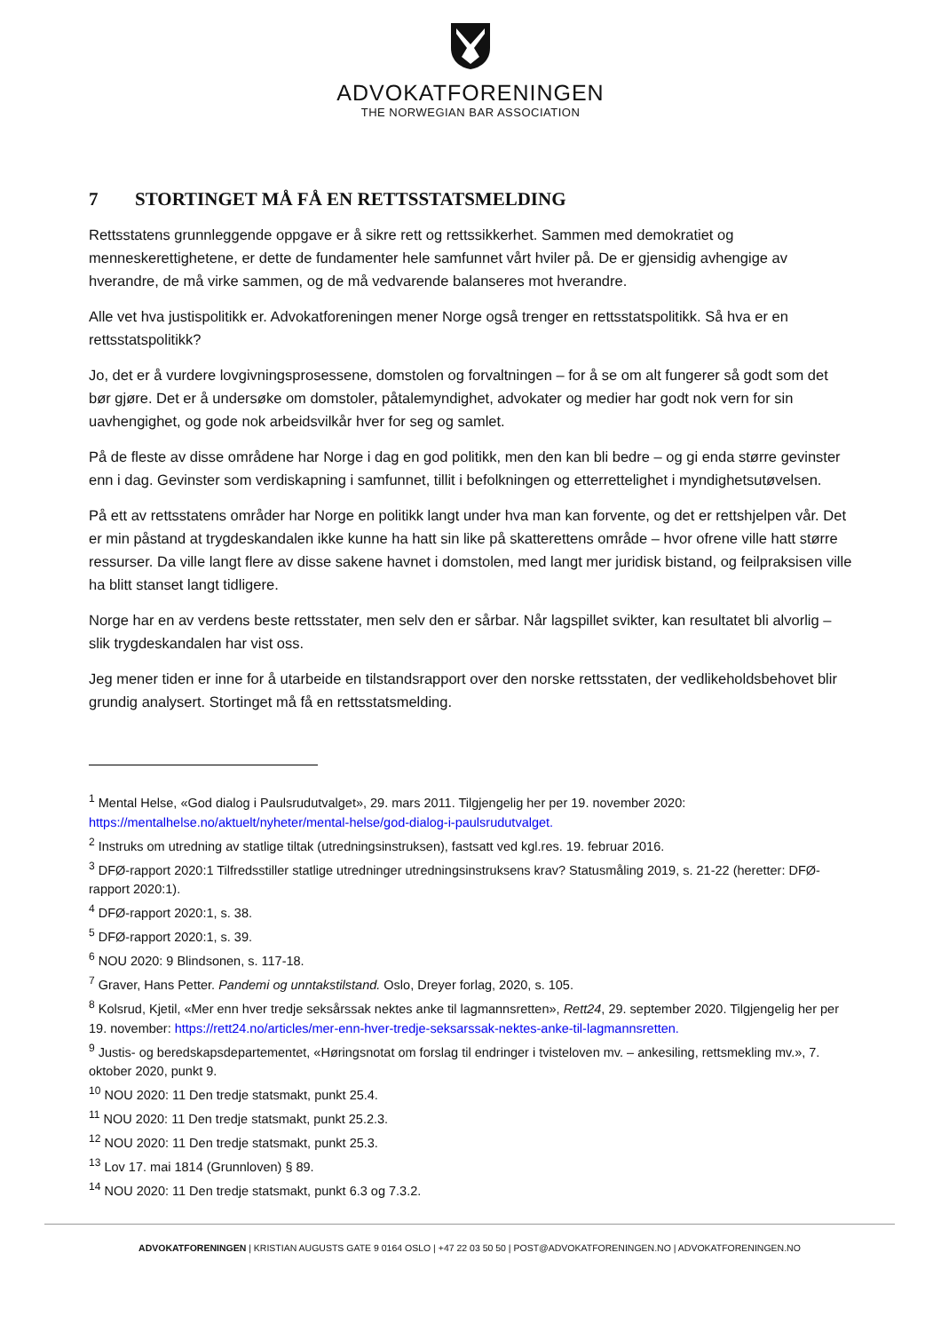ADVOKATFORENINGEN
THE NORWEGIAN BAR ASSOCIATION
7 STORTINGET MÅ FÅ EN RETTSSTATSMELDING
Rettsstatens grunnleggende oppgave er å sikre rett og rettssikkerhet. Sammen med demokratiet og menneskerettighetene, er dette de fundamenter hele samfunnet vårt hviler på. De er gjensidig avhengige av hverandre, de må virke sammen, og de må vedvarende balanseres mot hverandre.
Alle vet hva justispolitikk er. Advokatforeningen mener Norge også trenger en rettsstatspolitikk. Så hva er en rettsstatspolitikk?
Jo, det er å vurdere lovgivningsprosessene, domstolen og forvaltningen – for å se om alt fungerer så godt som det bør gjøre. Det er å undersøke om domstoler, påtalemyndighet, advokater og medier har godt nok vern for sin uavhengighet, og gode nok arbeidsvilkår hver for seg og samlet.
På de fleste av disse områdene har Norge i dag en god politikk, men den kan bli bedre – og gi enda større gevinster enn i dag. Gevinster som verdiskapning i samfunnet, tillit i befolkningen og etterrettelighet i myndighetsutøvelsen.
På ett av rettsstatens områder har Norge en politikk langt under hva man kan forvente, og det er rettshjelpen vår. Det er min påstand at trygdeskandalen ikke kunne ha hatt sin like på skatterettens område – hvor ofrene ville hatt større ressurser. Da ville langt flere av disse sakene havnet i domstolen, med langt mer juridisk bistand, og feilpraksisen ville ha blitt stanset langt tidligere.
Norge har en av verdens beste rettsstater, men selv den er sårbar. Når lagspillet svikter, kan resultatet bli alvorlig – slik trygdeskandalen har vist oss.
Jeg mener tiden er inne for å utarbeide en tilstandsrapport over den norske rettsstaten, der vedlikeholdsbehovet blir grundig analysert. Stortinget må få en rettsstatsmelding.
<sup>1</sup> Mental Helse, «God dialog i Paulsrudutvalget», 29. mars 2011. Tilgjengelig her per 19. november 2020: https://mentalhelse.no/aktuelt/nyheter/mental-helse/god-dialog-i-paulsrudutvalget.
<sup>2</sup> Instruks om utredning av statlige tiltak (utredningsinstruksen), fastsatt ved kgl.res. 19. februar 2016.
<sup>3</sup> DFØ-rapport 2020:1 Tilfredsstiller statlige utredninger utredningsinstruksens krav? Statusmåling 2019, s. 21-22 (heretter: DFØ-rapport 2020:1).
<sup>4</sup> DFØ-rapport 2020:1, s. 38.
<sup>5</sup> DFØ-rapport 2020:1, s. 39.
<sup>6</sup> NOU 2020: 9 Blindsonen, s. 117-18.
<sup>7</sup> Graver, Hans Petter. Pandemi og unntakstilstand. Oslo, Dreyer forlag, 2020, s. 105.
<sup>8</sup> Kolsrud, Kjetil, «Mer enn hver tredje seksårssak nektes anke til lagmannsretten», Rett24, 29. september 2020. Tilgjengelig her per 19. november: https://rett24.no/articles/mer-enn-hver-tredje-seksarssak-nektes-anke-til-lagmannsretten.
<sup>9</sup> Justis- og beredskapsdepartementet, «Høringsnotat om forslag til endringer i tvisteloven mv. – ankesiling, rettsmekling mv.», 7. oktober 2020, punkt 9.
<sup>10</sup> NOU 2020: 11 Den tredje statsmakt, punkt 25.4.
<sup>11</sup> NOU 2020: 11 Den tredje statsmakt, punkt 25.2.3.
<sup>12</sup> NOU 2020: 11 Den tredje statsmakt, punkt 25.3.
<sup>13</sup> Lov 17. mai 1814 (Grunnloven) § 89.
<sup>14</sup> NOU 2020: 11 Den tredje statsmakt, punkt 6.3 og 7.3.2.
ADVOKATFORENINGEN | KRISTIAN AUGUSTS GATE 9 0164 OSLO | +47 22 03 50 50 | POST@ADVOKATFORENINGEN.NO | ADVOKATFORENINGEN.NO